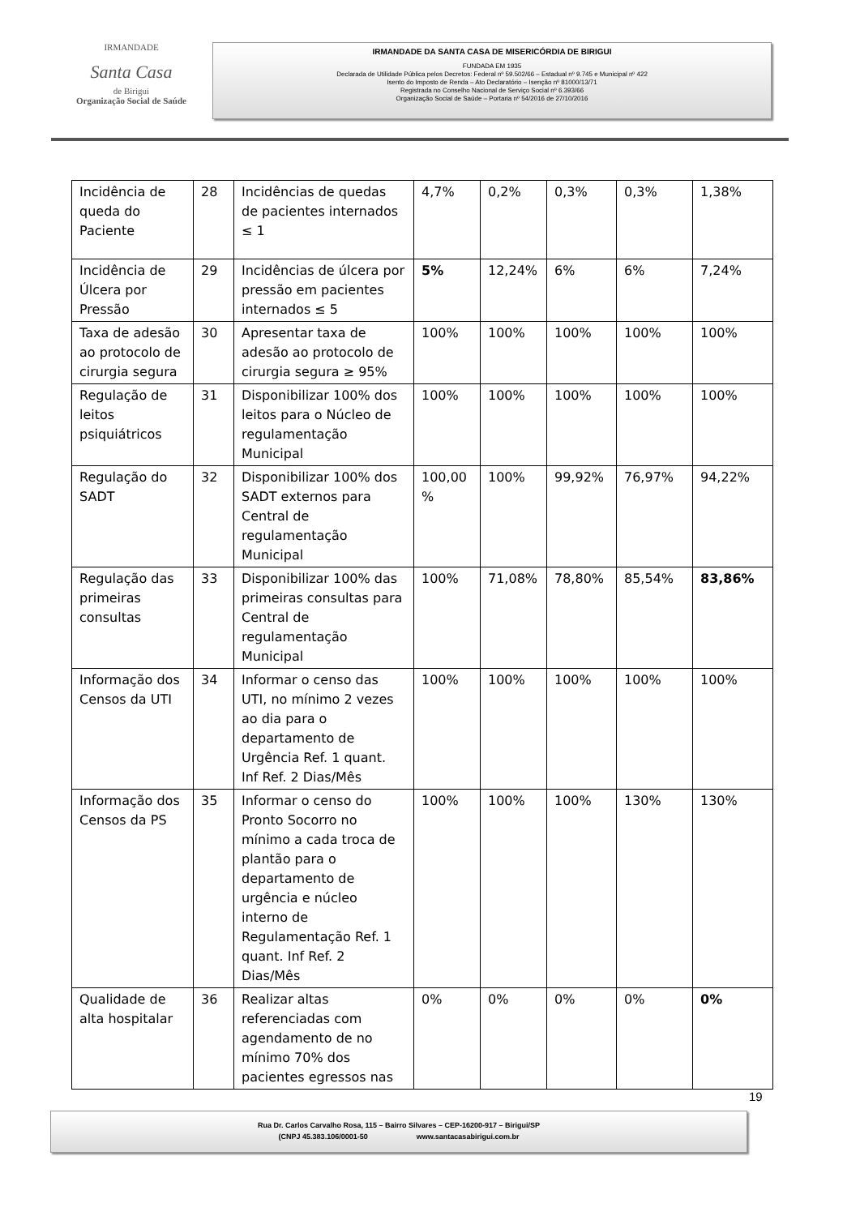IRMANDADE
Santa Casa
de Birigui
Organização Social de Saúde
IRMANDADE DA SANTA CASA DE MISERICÓRDIA DE BIRIGUI
FUNDADA EM 1935
Declarada de Utilidade Pública pelos Decretos: Federal nº 59.502/66 – Estadual nº 9.745 e Municipal nº 422
Isento do Imposto de Renda – Ato Declaratório – Isenção nº 81000/13/71
Registrada no Conselho Nacional de Serviço Social nº 6.393/66
Organização Social de Saúde – Portaria nº 54/2016 de 27/10/2016
| Incidência de queda do Paciente | 28 | Incidências de quedas de pacientes internados ≤ 1 | 4,7% | 0,2% | 0,3% | 0,3% | 1,38% |
| Incidência de Úlcera por Pressão | 29 | Incidências de úlcera por pressão em pacientes internados ≤ 5 | 5% | 12,24% | 6% | 6% | 7,24% |
| Taxa de adesão ao protocolo de cirurgia segura | 30 | Apresentar taxa de adesão ao protocolo de cirurgia segura ≥ 95% | 100% | 100% | 100% | 100% | 100% |
| Regulação de leitos psiquiátricos | 31 | Disponibilizar 100% dos leitos para o Núcleo de regulamentação Municipal | 100% | 100% | 100% | 100% | 100% |
| Regulação do SADT | 32 | Disponibilizar 100% dos SADT externos para Central de regulamentação Municipal | 100,00 % | 100% | 99,92% | 76,97% | 94,22% |
| Regulação das primeiras consultas | 33 | Disponibilizar 100% das primeiras consultas para Central de regulamentação Municipal | 100% | 71,08% | 78,80% | 85,54% | 83,86% |
| Informação dos Censos da UTI | 34 | Informar o censo das UTI, no mínimo 2 vezes ao dia para o departamento de Urgência Ref. 1 quant. Inf Ref. 2 Dias/Mês | 100% | 100% | 100% | 100% | 100% |
| Informação dos Censos da PS | 35 | Informar o censo do Pronto Socorro no mínimo a cada troca de plantão para o departamento de urgência e núcleo interno de Regulamentação Ref. 1 quant. Inf Ref. 2 Dias/Mês | 100% | 100% | 100% | 130% | 130% |
| Qualidade de alta hospitalar | 36 | Realizar altas referenciadas com agendamento de no mínimo 70% dos pacientes egressos nas | 0% | 0% | 0% | 0% | 0% |
19
Rua Dr. Carlos Carvalho Rosa, 115 – Bairro Silvares – CEP-16200-917 – Birigui/SP
(CNPJ 45.383.106/0001-50 www.santacasabirigui.com.br